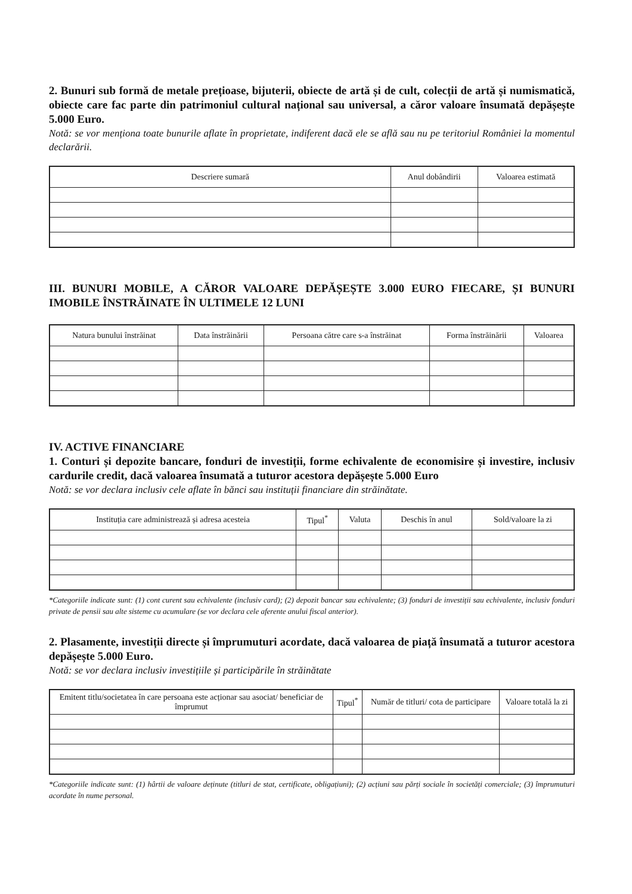2. Bunuri sub formă de metale prețioase, bijuterii, obiecte de artă și de cult, colecții de artă și numismatică, obiecte care fac parte din patrimoniul cultural național sau universal, a căror valoare însumată depășește 5.000 Euro.
Notă: se vor menționa toate bunurile aflate în proprietate, indiferent dacă ele se află sau nu pe teritoriul României la momentul declarării.
| Descriere sumară | Anul dobândirii | Valoarea estimată |
| --- | --- | --- |
III. BUNURI MOBILE, A CĂROR VALOARE DEPĂȘEȘTE 3.000 EURO FIECARE, ȘI BUNURI IMOBILE ÎNSTRĂINATE ÎN ULTIMELE 12 LUNI
| Natura bunului înstrăinat | Data înstrăinării | Persoana către care s-a înstrăinat | Forma înstrăinării | Valoarea |
| --- | --- | --- | --- | --- |
IV. ACTIVE FINANCIARE
1. Conturi și depozite bancare, fonduri de investiții, forme echivalente de economisire și investire, inclusiv cardurile credit, dacă valoarea însumată a tuturor acestora depășește 5.000 Euro
Notă: se vor declara inclusiv cele aflate în bănci sau instituții financiare din străinătate.
| Instituția care administrează și adresa acesteia | Tipul<sup>*</sup> | Valuta | Deschis în anul | Sold/valoare la zi |
| --- | --- | --- | --- | --- |
*Categoriile indicate sunt: (1) cont curent sau echivalente (inclusiv card); (2) depozit bancar sau echivalente; (3) fonduri de investiții sau echivalente, inclusiv fonduri private de pensii sau alte sisteme cu acumulare (se vor declara cele aferente anului fiscal anterior).
2. Plasamente, investiții directe și împrumuturi acordate, dacă valoarea de piață însumată a tuturor acestora depășește 5.000 Euro.
Notă: se vor declara inclusiv investițiile și participările în străinătate
| Emitent titlu/societatea în care persoana este acționar sau asociat/ beneficiar de împrumut | Tipul<sup>*</sup> | Număr de titluri/ cota de participare | Valoare totală la zi |
| --- | --- | --- | --- |
*Categoriile indicate sunt: (1) hârtii de valoare deținute (titluri de stat, certificate, obligațiuni); (2) acțiuni sau părți sociale în societăți comerciale; (3) împrumuturi acordate în nume personal.